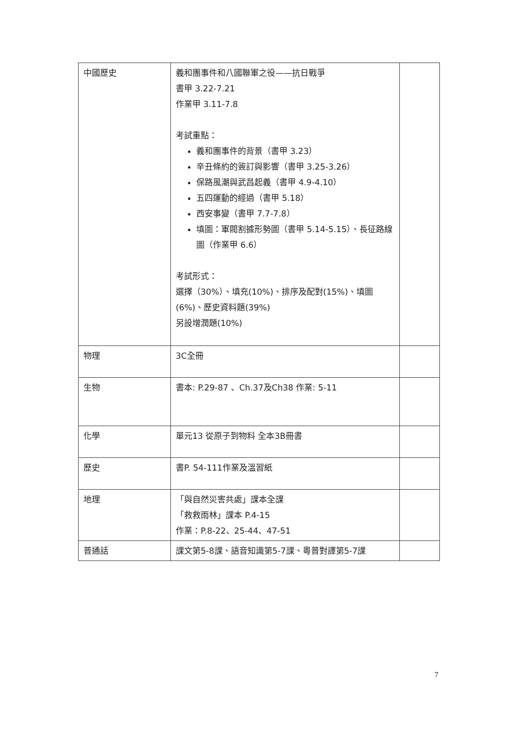| 中國歷史 | 義和團事件和八國聯軍之役——抗日戰爭 書甲 3.22-7.21 作業甲 3.11-7.8 考試重點： 義和團事件的背景（書甲 3.23） 辛丑條約的簽訂與影響（書甲 3.25-3.26） 保路風潮與武昌起義（書甲 4.9-4.10） 五四運動的經過（書甲 5.18） 西安事變（書甲 7.7-7.8） 填圖：軍閥割據形勢圖（書甲 5.14-5.15）、長征路線圖（作業甲 6.6） 考試形式： 選擇（30%）、填充(10%)、排序及配對(15%)、填圖(6%)、歷史資料題(39%) 另設增潤題(10%) | |
| 物理 | 3C全冊 | |
| 生物 | 書本: P.29-87 、Ch.37及Ch38 作業: 5-11 | |
| 化學 | 單元13 從原子到物料 全本3B冊書 | |
| 歷史 | 書P. 54-111作業及溫習紙 | |
| 地理 | 「與自然災害共處」課本全課 「救救雨林」課本 P.4-15 作業：P.8-22、25-44、47-51 | |
| 普通話 | 課文第5-8課、語音知識第5-7課、粵普對譯第5-7課 | |
7